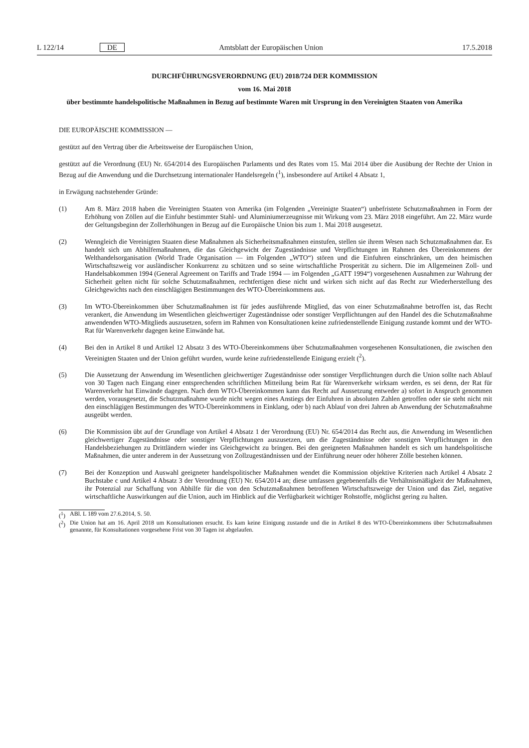L 122/14 DE Amtsblatt der Europäischen Union 17.5.2018
DURCHFÜHRUNGSVERORDNUNG (EU) 2018/724 DER KOMMISSION
vom 16. Mai 2018
über bestimmte handelspolitische Maßnahmen in Bezug auf bestimmte Waren mit Ursprung in den Vereinigten Staaten von Amerika
DIE EUROPÄISCHE KOMMISSION —
gestützt auf den Vertrag über die Arbeitsweise der Europäischen Union,
gestützt auf die Verordnung (EU) Nr. 654/2014 des Europäischen Parlaments und des Rates vom 15. Mai 2014 über die Ausübung der Rechte der Union in Bezug auf die Anwendung und die Durchsetzung internationaler Handelsregeln (<sup>1</sup>), insbesondere auf Artikel 4 Absatz 1,
in Erwägung nachstehender Gründe:
(1) Am 8. März 2018 haben die Vereinigten Staaten von Amerika (im Folgenden „Vereinigte Staaten“) unbefristete Schutzmaßnahmen in Form der Erhöhung von Zöllen auf die Einfuhr bestimmter Stahl- und Aluminiumerzeugnisse mit Wirkung vom 23. März 2018 eingeführt. Am 22. März wurde der Geltungsbeginn der Zollerhöhungen in Bezug auf die Europäische Union bis zum 1. Mai 2018 ausgesetzt.
(2) Wenngleich die Vereinigten Staaten diese Maßnahmen als Sicherheitsmaßnahmen einstufen, stellen sie ihrem Wesen nach Schutzmaßnahmen dar. Es handelt sich um Abhilfemaßnahmen, die das Gleichgewicht der Zugeständnisse und Verpflichtungen im Rahmen des Übereinkommens der Welthandelsorganisation (World Trade Organisation — im Folgenden „WTO“) stören und die Einfuhren einschränken, um den heimischen Wirtschaftszweig vor ausländischer Konkurrenz zu schützen und so seine wirtschaftliche Prosperität zu sichern. Die im Allgemeinen Zoll- und Handelsabkommen 1994 (General Agreement on Tariffs and Trade 1994 — im Folgenden „GATT 1994“) vorgesehenen Ausnahmen zur Wahrung der Sicherheit gelten nicht für solche Schutzmaßnahmen, rechtfertigen diese nicht und wirken sich nicht auf das Recht zur Wiederherstellung des Gleichgewichts nach den einschlägigen Bestimmungen des WTO-Übereinkommens aus.
(3) Im WTO-Übereinkommen über Schutzmaßnahmen ist für jedes ausführende Mitglied, das von einer Schutzmaßnahme betroffen ist, das Recht verankert, die Anwendung im Wesentlichen gleichwertiger Zugeständnisse oder sonstiger Verpflichtungen auf den Handel des die Schutzmaßnahme anwendenden WTO-Mitglieds auszusetzen, sofern im Rahmen von Konsultationen keine zufriedenstellende Einigung zustande kommt und der WTO-Rat für Warenverkehr dagegen keine Einwände hat.
(4) Bei den in Artikel 8 und Artikel 12 Absatz 3 des WTO-Übereinkommens über Schutzmaßnahmen vorgesehenen Konsultationen, die zwischen den Vereinigten Staaten und der Union geführt wurden, wurde keine zufriedenstellende Einigung erzielt (<sup>2</sup>).
(5) Die Aussetzung der Anwendung im Wesentlichen gleichwertiger Zugeständnisse oder sonstiger Verpflichtungen durch die Union sollte nach Ablauf von 30 Tagen nach Eingang einer entsprechenden schriftlichen Mitteilung beim Rat für Warenverkehr wirksam werden, es sei denn, der Rat für Warenverkehr hat Einwände dagegen. Nach dem WTO-Übereinkommen kann das Recht auf Aussetzung entweder a) sofort in Anspruch genommen werden, vorausgesetzt, die Schutzmaßnahme wurde nicht wegen eines Anstiegs der Einfuhren in absoluten Zahlen getroffen oder sie steht nicht mit den einschlägigen Bestimmungen des WTO-Übereinkommens in Einklang, oder b) nach Ablauf von drei Jahren ab Anwendung der Schutzmaßnahme ausgeübt werden.
(6) Die Kommission übt auf der Grundlage von Artikel 4 Absatz 1 der Verordnung (EU) Nr. 654/2014 das Recht aus, die Anwendung im Wesentlichen gleichwertiger Zugeständnisse oder sonstiger Verpflichtungen auszusetzen, um die Zugeständnisse oder sonstigen Verpflichtungen in den Handelsbeziehungen zu Drittländern wieder ins Gleichgewicht zu bringen. Bei den geeigneten Maßnahmen handelt es sich um handelspolitische Maßnahmen, die unter anderem in der Aussetzung von Zollzugeständnissen und der Einführung neuer oder höherer Zölle bestehen können.
(7) Bei der Konzeption und Auswahl geeigneter handelspolitischer Maßnahmen wendet die Kommission objektive Kriterien nach Artikel 4 Absatz 2 Buchstabe c und Artikel 4 Absatz 3 der Verordnung (EU) Nr. 654/2014 an; diese umfassen gegebenenfalls die Verhältnismäßigkeit der Maßnahmen, ihr Potenzial zur Schaffung von Abhilfe für die von den Schutzmaßnahmen betroffenen Wirtschaftszweige der Union und das Ziel, negative wirtschaftliche Auswirkungen auf die Union, auch im Hinblick auf die Verfügbarkeit wichtiger Rohstoffe, möglichst gering zu halten.
(<sup>1</sup>) ABl. L 189 vom 27.6.2014, S. 50.
(<sup>2</sup>) Die Union hat am 16. April 2018 um Konsultationen ersucht. Es kam keine Einigung zustande und die in Artikel 8 des WTO-Übereinkommens über Schutzmaßnahmen genannte, für Konsultationen vorgesehene Frist von 30 Tagen ist abgelaufen.